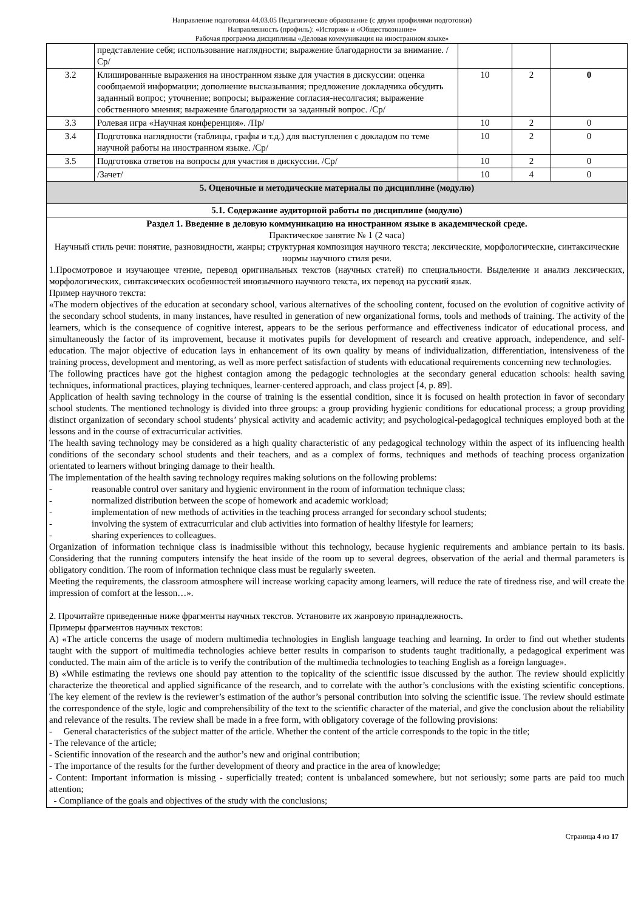Направление подготовки 44.03.05 Педагогическое образование (с двумя профилями подготовки)
Направленность (профиль): «История» и «Обществознание»
Рабочая программа дисциплины «Деловая коммуникация на иностранном языке»
| | представление себя; использование наглядности; выражение благодарности за внимание. /Ср/ | | | |
| 3.2 | Клишированные выражения на иностранном языке для участия в дискуссии: оценка сообщаемой информации; дополнение высказывания; предложение докладчика обсудить заданный вопрос; уточнение; вопросы; выражение согласия-несолгасия; выражение собственного мнения; выражение благодарности за заданный вопрос. /Ср/ | 10 | 2 | 0 |
| 3.3 | Ролевая игра «Научная конференция». /Пр/ | 10 | 2 | 0 |
| 3.4 | Подготовка наглядности (таблицы, графы и т.д.) для выступления с докладом по теме научной работы на иностранном языке. /Ср/ | 10 | 2 | 0 |
| 3.5 | Подготовка ответов на вопросы для участия в дискуссии. /Ср/ | 10 | 2 | 0 |
| | /Зачет/ | 10 | 4 | 0 |
| 5. Оценочные и методические материалы по дисциплине (модулю) | | | | |
| 5.1. Содержание аудиторной работы по дисциплине (модулю) | | | | |
| Раздел 1. Введение в деловую коммуникацию на иностранном языке в академической среде. Практическое занятие № 1 (2 часа) Научный стиль речи: понятие, разновидности, жанры; структурная композиция научного текста; лексические, морфологические, синтаксические нормы научного стиля речи. 1.Просмотровое и изучающее чтение, перевод оригинальных текстов (научных статей) по специальности. Выделение и анализ лексических, морфологических, синтаксических особенностей иноязычного научного текста, их перевод на русский язык. Пример научного текста: «The modern objectives of the education at secondary school, various alternatives of the schooling content, focused on the evolution of cognitive activity of the secondary school students, in many instances, have resulted in generation of new organizational forms, tools and methods of training. The activity of the learners, which is the consequence of cognitive interest, appears to be the serious performance and effectiveness indicator of educational process, and simultaneously the factor of its improvement, because it motivates pupils for development of research and creative approach, independence, and self-education. The major objective of education lays in enhancement of its own quality by means of individualization, differentiation, intensiveness of the training process, development and mentoring, as well as more perfect satisfaction of students with educational requirements concerning new technologies. The following practices have got the highest contagion among the pedagogic technologies at the secondary general education schools: health saving techniques, informational practices, playing techniques, learner-centered approach, and class project [4, p. 89]. Application of health saving technology in the course of training is the essential condition, since it is focused on health protection in favor of secondary school students. The mentioned technology is divided into three groups: a group providing hygienic conditions for educational process; a group providing distinct organization of secondary school students’ physical activity and academic activity; and psychological-pedagogical techniques employed both at the lessons and in the course of extracurricular activities. The health saving technology may be considered as a high quality characteristic of any pedagogical technology within the aspect of its influencing health conditions of the secondary school students and their teachers, and as a complex of forms, techniques and methods of teaching process organization orientated to learners without bringing damage to their health. The implementation of the health saving technology requires making solutions on the following problems: - reasonable control over sanitary and hygienic environment in the room of information technique class; - normalized distribution between the scope of homework and academic workload; - implementation of new methods of activities in the teaching process arranged for secondary school students; - involving the system of extracurricular and club activities into formation of healthy lifestyle for learners; - sharing experiences to colleagues. Organization of information technique class is inadmissible without this technology, because hygienic requirements and ambiance pertain to its basis. Considering that the running computers intensify the heat inside of the room up to several degrees, observation of the aerial and thermal parameters is obligatory condition. The room of information technique class must be regularly sweeten. Meeting the requirements, the classroom atmosphere will increase working capacity among learners, will reduce the rate of tiredness rise, and will create the impression of comfort at the lesson…». 2. Прочитайте приведенные ниже фрагменты научных текстов. Установите их жанровую принадлежность. Примеры фрагментов научных текстов: A) «The article concerns the usage of modern multimedia technologies in English language teaching and learning. In order to find out whether students taught with the support of multimedia technologies achieve better results in comparison to students taught traditionally, a pedagogical experiment was conducted. The main aim of the article is to verify the contribution of the multimedia technologies to teaching English as a foreign language». B) «While estimating the reviews one should pay attention to the topicality of the scientific issue discussed by the author. The review should explicitly characterize the theoretical and applied significance of the research, and to correlate with the author’s conclusions with the existing scientific conceptions. The key element of the review is the reviewer’s estimation of the author’s personal contribution into solving the scientific issue. The review should estimate the correspondence of the style, logic and comprehensibility of the text to the scientific character of the material, and give the conclusion about the reliability and relevance of the results. The review shall be made in a free form, with obligatory coverage of the following provisions: - General characteristics of the subject matter of the article. Whether the content of the article corresponds to the topic in the title; - The relevance of the article; - Scientific innovation of the research and the author’s new and original contribution; - The importance of the results for the further development of theory and practice in the area of knowledge; - Content: Important information is missing - superficially treated; content is unbalanced somewhere, but not seriously; some parts are paid too much attention; - Compliance of the goals and objectives of the study with the conclusions; | | | | |
Страница 4 из 17